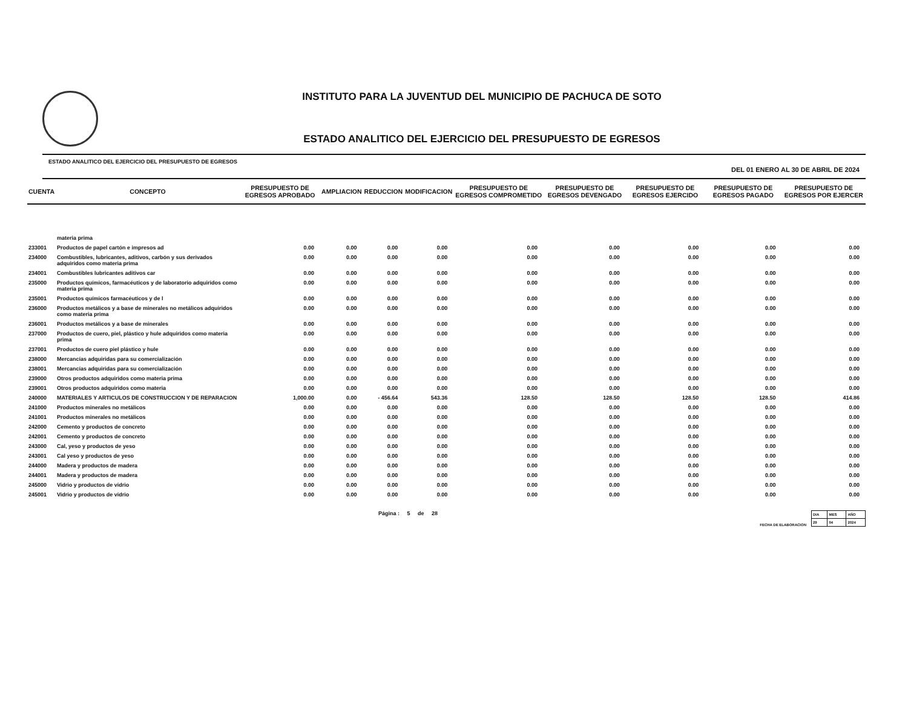INSTITUTO PARA LA JUVENTUD DEL MUNICIPIO DE PACHUCA DE SOTO
ESTADO ANALITICO DEL EJERCICIO DEL PRESUPUESTO DE EGRESOS
ESTADO ANALITICO DEL EJERCICIO DEL PRESUPUESTO DE EGRESOS DEL 01 ENERO AL 30 DE ABRIL DE 2024
| CUENTA | CONCEPTO | PRESUPUESTO DE EGRESOS APROBADO | AMPLIACION | REDUCCION | MODIFICACION | PRESUPUESTO DE EGRESOS COMPROMETIDO | PRESUPUESTO DE EGRESOS DEVENGADO | PRESUPUESTO DE EGRESOS EJERCIDO | PRESUPUESTO DE EGRESOS PAGADO | PRESUPUESTO DE EGRESOS POR EJERCER |
| --- | --- | --- | --- | --- | --- | --- | --- | --- | --- | --- |
| | materia prima | | | | | | | | | |
| 233001 | Productos de papel cartón e impresos ad | 0.00 | 0.00 | 0.00 | 0.00 | 0.00 | 0.00 | 0.00 | 0.00 | 0.00 |
| 234000 | Combustibles, lubricantes, aditivos, carbón y sus derivados adquiridos como materia prima | 0.00 | 0.00 | 0.00 | 0.00 | 0.00 | 0.00 | 0.00 | 0.00 | 0.00 |
| 234001 | Combustibles lubricantes aditivos car | 0.00 | 0.00 | 0.00 | 0.00 | 0.00 | 0.00 | 0.00 | 0.00 | 0.00 |
| 235000 | Productos químicos, farmacéuticos y de laboratorio adquiridos como materia prima | 0.00 | 0.00 | 0.00 | 0.00 | 0.00 | 0.00 | 0.00 | 0.00 | 0.00 |
| 235001 | Productos químicos farmacéuticos y de l | 0.00 | 0.00 | 0.00 | 0.00 | 0.00 | 0.00 | 0.00 | 0.00 | 0.00 |
| 236000 | Productos metálicos y a base de minerales no metálicos adquiridos como materia prima | 0.00 | 0.00 | 0.00 | 0.00 | 0.00 | 0.00 | 0.00 | 0.00 | 0.00 |
| 236001 | Productos metálicos y a base de minerales | 0.00 | 0.00 | 0.00 | 0.00 | 0.00 | 0.00 | 0.00 | 0.00 | 0.00 |
| 237000 | Productos de cuero, piel, plástico y hule adquiridos como materia prima | 0.00 | 0.00 | 0.00 | 0.00 | 0.00 | 0.00 | 0.00 | 0.00 | 0.00 |
| 237001 | Productos de cuero piel plástico y hule | 0.00 | 0.00 | 0.00 | 0.00 | 0.00 | 0.00 | 0.00 | 0.00 | 0.00 |
| 238000 | Mercancías adquiridas para su comercialización | 0.00 | 0.00 | 0.00 | 0.00 | 0.00 | 0.00 | 0.00 | 0.00 | 0.00 |
| 238001 | Mercancías adquiridas para su comercialización | 0.00 | 0.00 | 0.00 | 0.00 | 0.00 | 0.00 | 0.00 | 0.00 | 0.00 |
| 239000 | Otros productos adquiridos como materia prima | 0.00 | 0.00 | 0.00 | 0.00 | 0.00 | 0.00 | 0.00 | 0.00 | 0.00 |
| 239001 | Otros productos adquiridos como materia | 0.00 | 0.00 | 0.00 | 0.00 | 0.00 | 0.00 | 0.00 | 0.00 | 0.00 |
| 240000 | MATERIALES Y ARTICULOS DE CONSTRUCCION Y DE REPARACION | 1,000.00 | 0.00 | - 456.64 | 543.36 | 128.50 | 128.50 | 128.50 | 128.50 | 414.86 |
| 241000 | Productos minerales no metálicos | 0.00 | 0.00 | 0.00 | 0.00 | 0.00 | 0.00 | 0.00 | 0.00 | 0.00 |
| 241001 | Productos minerales no metálicos | 0.00 | 0.00 | 0.00 | 0.00 | 0.00 | 0.00 | 0.00 | 0.00 | 0.00 |
| 242000 | Cemento y productos de concreto | 0.00 | 0.00 | 0.00 | 0.00 | 0.00 | 0.00 | 0.00 | 0.00 | 0.00 |
| 242001 | Cemento y productos de concreto | 0.00 | 0.00 | 0.00 | 0.00 | 0.00 | 0.00 | 0.00 | 0.00 | 0.00 |
| 243000 | Cal, yeso y productos de yeso | 0.00 | 0.00 | 0.00 | 0.00 | 0.00 | 0.00 | 0.00 | 0.00 | 0.00 |
| 243001 | Cal yeso y productos de yeso | 0.00 | 0.00 | 0.00 | 0.00 | 0.00 | 0.00 | 0.00 | 0.00 | 0.00 |
| 244000 | Madera y productos de madera | 0.00 | 0.00 | 0.00 | 0.00 | 0.00 | 0.00 | 0.00 | 0.00 | 0.00 |
| 244001 | Madera y productos de madera | 0.00 | 0.00 | 0.00 | 0.00 | 0.00 | 0.00 | 0.00 | 0.00 | 0.00 |
| 245000 | Vidrio y productos de vidrio | 0.00 | 0.00 | 0.00 | 0.00 | 0.00 | 0.00 | 0.00 | 0.00 | 0.00 |
| 245001 | Vidrio y productos de vidrio | 0.00 | 0.00 | 0.00 | 0.00 | 0.00 | 0.00 | 0.00 | 0.00 | 0.00 |
Página : 5 de 28
FECHA DE ELABORACION
| DIA | MES | AÑO |
| 29 | 04 | 2024 |